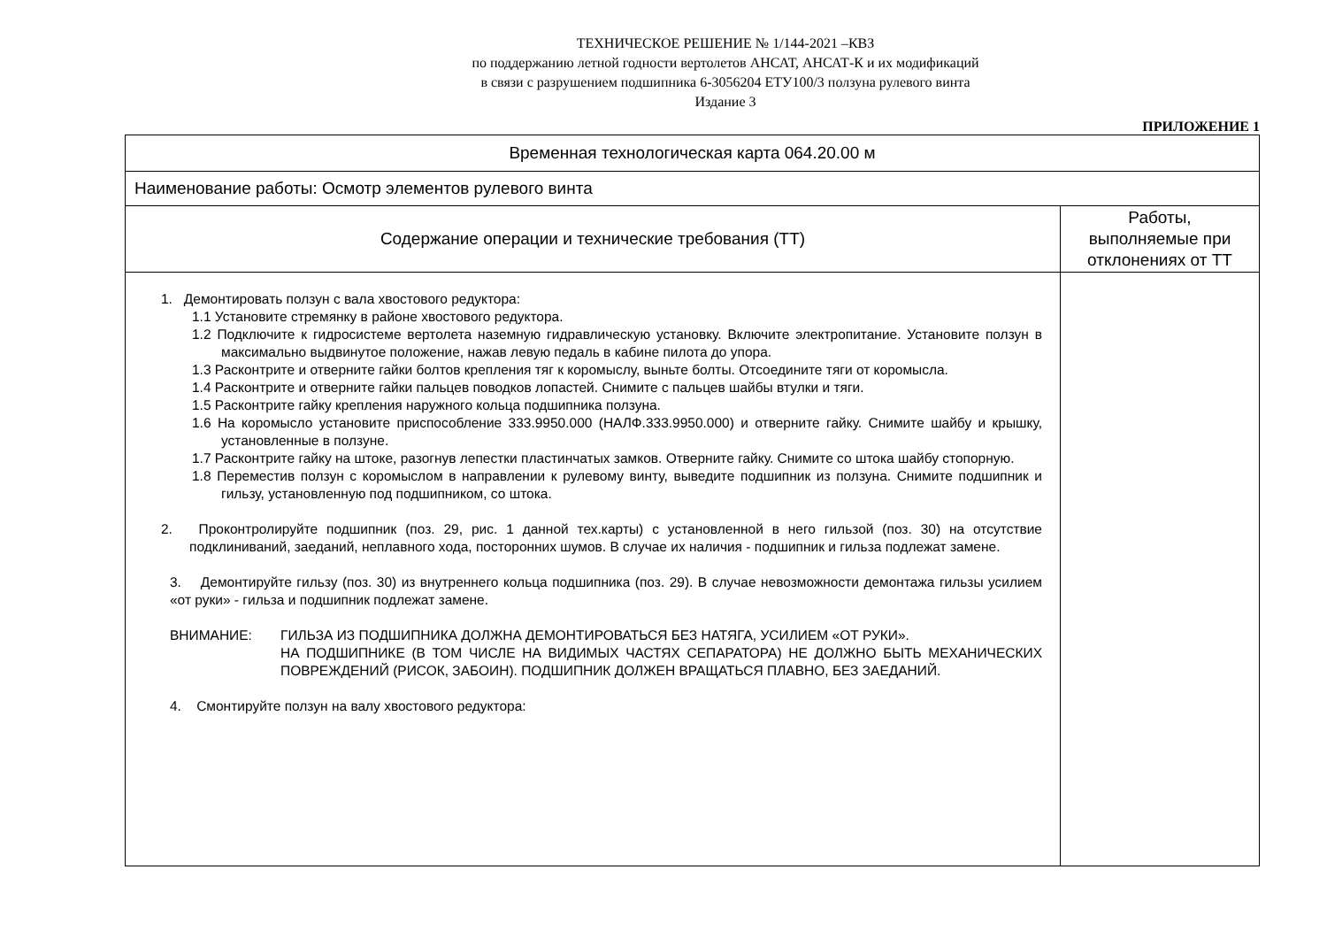ТЕХНИЧЕСКОЕ РЕШЕНИЕ № 1/144-2021 –КВЗ
по поддержанию летной годности вертолетов АНСАТ, АНСАТ-К и их модификаций
в связи с разрушением подшипника 6-3056204 ЕТУ100/3 ползуна рулевого винта
Издание 3
ПРИЛОЖЕНИЕ 1
| Временная технологическая карта 064.20.00 м | |
| --- | --- |
| Наименование работы: Осмотр элементов рулевого винта | |
| Содержание операции и технические требования (ТТ) | Работы, выполняемые при отклонениях от ТТ |
| 1. Демонтировать ползун с вала хвостового редуктора: 1.1 Установите стремянку в районе хвостового редуктора. 1.2 Подключите к гидросистеме вертолета наземную гидравлическую установку. Включите электропитание. Установите ползун в максимально выдвинутое положение, нажав левую педаль в кабине пилота до упора. 1.3 Расконтрите и отверните гайки болтов крепления тяг к коромыслу, выньте болты. Отсоедините тяги от коромысла. 1.4 Расконтрите и отверните гайки пальцев поводков лопастей. Снимите с пальцев шайбы втулки и тяги. 1.5 Расконтрите гайку крепления наружного кольца подшипника ползуна. 1.6 На коромысло установите приспособление 333.9950.000 (НАЛФ.333.9950.000) и отверните гайку. Снимите шайбу и крышку, установленные в ползуне. 1.7 Расконтрите гайку на штоке, разогнув лепестки пластинчатых замков. Отверните гайку. Снимите со штока шайбу стопорную. 1.8 Переместив ползун с коромыслом в направлении к рулевому винту, выведите подшипник из ползуна. Снимите подшипник и гильзу, установленную под подшипником, со штока. 2. Проконтролируйте подшипник (поз. 29, рис. 1 данной тех.карты) с установленной в него гильзой (поз. 30) на отсутствие подклиниваний, заеданий, неплавного хода, посторонних шумов. В случае их наличия - подшипник и гильза подлежат замене. 3. Демонтируйте гильзу (поз. 30) из внутреннего кольца подшипника (поз. 29). В случае невозможности демонтажа гильзы усилием «от руки» - гильза и подшипник подлежат замене. ВНИМАНИЕ: ГИЛЬЗА ИЗ ПОДШИПНИКА ДОЛЖНА ДЕМОНТИРОВАТЬСЯ БЕЗ НАТЯГА, УСИЛИЕМ «ОТ РУКИ». НА ПОДШИПНИКЕ (В ТОМ ЧИСЛЕ НА ВИДИМЫХ ЧАСТЯХ СЕПАРАТОРА) НЕ ДОЛЖНО БЫТЬ МЕХАНИЧЕСКИХ ПОВРЕЖДЕНИЙ (РИСОК, ЗАБОИН). ПОДШИПНИК ДОЛЖЕН ВРАЩАТЬСЯ ПЛАВНО, БЕЗ ЗАЕДАНИЙ. 4. Смонтируйте ползун на валу хвостового редуктора: | |